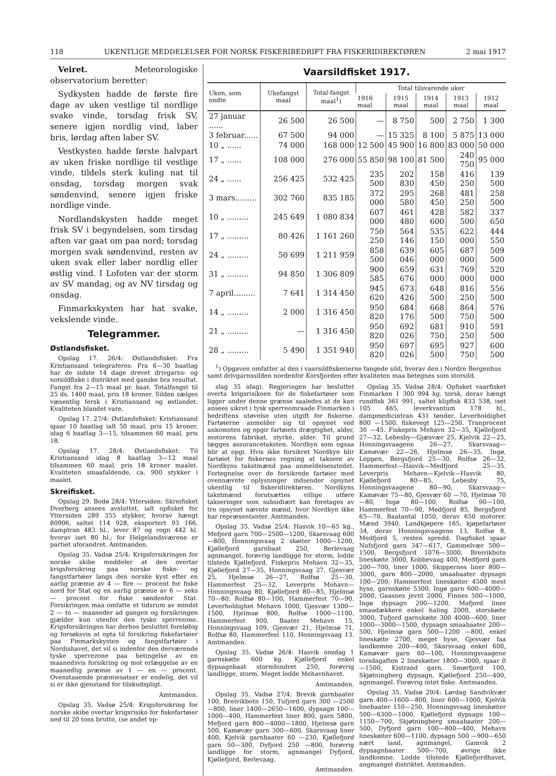118 UKENTLIGE MEDDELELSER FOR NORSK FISKERIBEDRIFT FRA FISKERIDIREKTØREN 2 mai 1917
Veiret. Meteorologiske observatorium beretter:
Sydkysten hadde de første fire dage av uken vestlige til nordlige svake vinde, torsdag frisk SV, senere igjen nordlig vind, laber bris, lørdag aften laber SV.
Vestkysten hadde første halvpart av uken friske nordlige til vestlige vinde, tildels sterk kuling nat til onsdag, torsdag morgen svak søndenvind, senere igjen friske nordlige vinde.
Nordlandskysten hadde meget frisk SV i begyndelsen, som tirsdag aften var gaat om paa nord; torsdag morgen svak søndenvind, resten av uken svak eller laber nordlig eller østlig vind. I Lofoten var der storm av SV mandag, og av NV tirsdag og onsdag.
Finmarkskysten har hat svake, vekslende vinde.
Telegrammer.
Østlandsfisket.
Opslag 17. 26/4: Østlandsfisket: Fra Kristiansand telegraferes: Fra 6—30 baatlag har de sidste 14 dage drevet drivgarns- og notsildfiske i distriktet med ganske bra resultat. Fangst fra 2—15 maal pr. baat. Totalfangst til 25 ds. 1400 maal, pris 18 kroner. Silden sælges væsentlig fersk i Kristiansand og østlandet. Kvaliteten blandet vare.
Opslag 17. 27/4: Østlandsfisket: Kristiansand igaar 10 baatlag ialt 50 maal, pris 15 kroner, idag 6 baatlag 3—15, tilsammen 60 maal, pris 18.
Opslag 17. 28/4: Østlandsfisket: Til Kristiansand idag 8 baatlag 3—12 maal tilsammen 60 maal, pris 18 kroner maalet. Kvaliteten smaafaldende, ca. 900 stykker i maalet.
Skreifisket.
Opslag 29. Bodø 28/4: Yttersiden: Skreifisket Dverberg ansees avsluttet, ialt opfisket for Yttersiden 289 355 stykker, hvorav hængt 80906, saltet 114 928, eksportert 93 166, damptran 483 hl., lever 87 og rogn 442 hl. hvorav iset 80 hl.; for Helgelandsværene er partiet uforandret. Amtmanden.
Opslag 35. Vadsø 25/4: Krigsforsikringen for norske skibe meddeler at den overtar krigsforsikring paa norske fiske- og fangstfartøier langs den norske kyst efter en aarlig præmie av 4 — fire — procent for fiske nord for Stat og en aarlig præmie av 6 — seks — procent for fiske søndenfor Stat. Forsikringen maa omfatte et tidsrum av mindst 2 — to — maaneder ad gangen og forsikringen gjælder kun utenfor den tyske sperrezone. Krigsforsikringen har derhos besluttet foreløbig og forsøksvis at opta til forsikring fiskefartøier paa Finmarkskysten og fangstfartøier i Nordishavet, det vil si indenfor den derværende tyske sperrezone paa betingelse av en maanedsvis forsikring og mot erlæggelse av en maanedlig præmie av 1 — en — procent. Ovenstaaende præmiesatser er endelig, det vil si er ikke gjenstand for tilskudspligt.
Amtmanden.
Opslag 35. Vadsø 25/4: Krigsforsikring for norske skibe overtar krigsrisiko for fiskefartøier ned til 20 tons brutto, (se andet op-
Vaarsildfisket 1917.
| Uken, som endte | Ukefangst maal | Total-fangst maal<sup>1</sup>) | Total tilsvarende uker | | | | |
| --- | --- | --- | --- | --- | --- | --- | --- |
| | | | 1916 maal | 1915 maal | 1914 maal | 1913 maal | 1912 maal |
| 27 januar ...... | 26 500 | 26 500 | — | 8 750 | 500 | 2 750 | 1 300 |
| 3 februar...... | 67 500 | 94 000 | — | 15 325 | 8 100 | 5 875 | 13 000 |
| 10 „ ...... | 74 000 | 168 000 | 12 500 | 45 900 | 16 800 | 83 000 | 50 000 |
| 17 „ ...... | 108 000 | 276 000 | 55 850 | 98 100 | 81 500 | 240 750 | 95 000 |
| 24 „ ...... | 256 425 | 532 425 | 235 500 | 202 830 | 158 450 | 416 250 | 139 500 |
| 3 mars......... | 302 760 | 835 185 | 372 000 | 295 580 | 268 450 | 481 250 | 258 500 |
| 10 „ ......... | 245 649 | 1 080 834 | 607 000 | 461 480 | 428 600 | 582 500 | 337 650 |
| 17 „ ......... | 80 426 | 1 161 260 | 750 250 | 564 146 | 535 150 | 622 000 | 444 550 |
| 24 „ ......... | 50 699 | 1 211 959 | 858 500 | 639 046 | 605 000 | 687 000 | 509 500 |
| 31 „ ......... | 94 850 | 1 306 809 | 900 585 | 659 676 | 631 000 | 769 000 | 520 000 |
| 7 april......... | 7 641 | 1 314 450 | 945 620 | 673 426 | 648 500 | 816 250 | 556 500 |
| 14 „ ......... | 2 000 | 1 316 450 | 950 820 | 684 176 | 668 500 | 864 750 | 576 500 |
| 21 „ ......... | — | 1 316 450 | 950 820 | 692 026 | 681 750 | 910 250 | 591 500 |
| 28 „ ......... | 5 490 | 1 351 940 | 950 820 | 697 026 | 695 500 | 927 750 | 600 500 |
<sup>1</sup>) Opgaven omfatter al den i vaarsildfiskerierne fangede sild, hvorav den i Nordre Bergenhus samt drivgarnssilden nordenfor Korsfjorden efter kvaliteten maa betegnes som storsild.
slag 35 idag). Regjeringen har besluttet overta krigsrisikoen for de fiskefartøier som ligger under denne grænse saaledes at de kan ansees sikret i tysk sperreomraade Finmarken i bedriftens utøvelse uten utgift for fiskerne. Fartøierne anmelder sig til opsynet ved ankomsten og opgir fartøiets drægtighet, alder, motorens fabrikat, styrke, alder. Til grund lægges assurancetaksten. Nordkyn som ogsaa blir at opgi. Hvis ikke forsikret Nordkyn blir fartøiet for fiskernes regning at taksere av Nordkyns takstmænd paa anmeldelsesstedet. Fortegnelse over de forsikrede fartøier med ovennævnte oplysninger indsender opsynet ukentlig til fiskeridirektøren. Nordkyns takstmænd forutsættes villige utføre takseringer som subsidiært kan foretages av tre opsynet nævnte mænd, hvor Nordkyn ikke har repræsentanter. Amtmanden.
Opslag 35. Vadsø 25/4: Hasvik 10—65 kg., Mefjord garn 700—2500—1200, Skarsvaag 600—800, Honningsvaag 2 skøiter 1000—1200, Kjøllefjord garnbaat 250, Berlevaag agnmangel, forøvrig landligge for storm, lodde tilstede Kjøllefjord. Fiskepris Mehavn 32—35, Kjøllefjord 27—35, Honningsvaag 27, Gjesvær 25, Hjelmsø 26—27, Rolfsø 25—30, Hammerfest 25—32. Leverpris Mehavn—Honningsvaag 80, Kjøllefjord 80—85, Hjelmsø 70—80, Rolfsø 80—100, Hammerfest 70—90. Leverholdighet Mehavn 1000, Gjesvær 1300—1500, Hjelmsø 800, Rolfsø 1000—1100, Hammerfest 900. Baater Mehavn 15, Honningsvaag 109, Gjesvær 21, Hjelmsø 71, Rolfsø 80, Hammerfest 110, Honningsvaag 13. Amtmanden.
Opslag 35. Vadsø 26/4: Hasvik onsdag 1 garnskøite 600 kg. Kjøllefjord enkel dypsagnbaat stormhindret 250, forøvrig landligge, storm. Meget lodde Mehavnhavet.
Amtmanden.
Opslag 35. Vadsø 27/4: Brevik garnbaater 100, Breivikbotn 150, Tufjord garn 300 —2500—800, liner 1400—2650—1600, dypsagn 100—1000—400, Hammerfest liner 800, garn 5800, Mefjord garn 800—4000—1800, Hjelmsø garn 500, Kamøvær garn 300—600, Skarsvaag liner 400, Kjelvik garnbaater 60 —230, Kjøllefjord garn 50—300, Dyfjord 250 —800, forøvrig landligge for storm, agnmangel Dyfjord, Kjøllefjord, Berlevaag.
Amtmanden.
Opslag 35. Vadsø 28/4: Opfisket vaarfisket Finmarken 1 300 994 kg. torsk, derav hængt rundfisk 361 991, saltet klipfisk 833 538, iset 105 465, leverkvantum 178 hl., dampmedicintran 431 tønder. Leverholdighet 800 —1500, fiskevegt 125—250. Tranprocent 30 —45. Fiskepris Mehavn 32—35, Kjøllefjord 27—32, Lebesby—Gjæsvær 25, Kjelvik 22—25, Honningsvaagene 26—27, Skarsvaag—Kamøvær 22—26, Hjelmsø 26—35, Ingø, Loppen, Bergsfjord 25—30, Rolfsø 26—32, Hammerfest—Hasvik—Medfjord 25—35. Leverpris Mehavn—Kjelvik—Hasvik 80, Kjøllefjord 80—85, Lebesby 75, Honningsvaagene 80—90, Skarsvaag—Kamøvær 75—80, Gjesvær 60 —70, Hjelmsø 70—80, Ingø 80—100, Rolfsø 90—100, Hammerfest 70—90, Medfjord 85, Bergsfjord 65—70. Baatantal 1050, derav 650 motorer. Mænd 3940. Landkjøpere 165, kjøpefartøier 34, derav Honningsvaagene 13, Rolfsø 8, Medfjord 5, resten spredd. Dagfisket igaar Nufsfjord garn 347—617, Gammelvær 500—1500, Bergsfjord 1076—3000, Breivikbotn lineskøite 3000, Kobbevaag 400, Medfjord garn 200—700, liner 1000, Skippernes liner 800—3000, garn 800—2000, smaabaater dypsagn 100—200, Hammerfest lineskøiter 4500 mest hyse, garnskøite 5300, Ingø garn 600—4000—2000, Gaasnes jevnt 2000, Finnes 500—1000, Ingø dypsagn 200—1200, Mafjord liner smaadækkere enkel haling 2000, storskøite 3000, Tufjord garnskøite 300 4000—600, liner 1000—3000—1500, dypsagn smaabaater 200—500, Hjelmsø garn 500—1200 —800, enkel lineskøite 2700, meget hyse, Gjesvær faa landkomne 200—400, Skarsvaag enkel 600, Kamøvær garn 60—100, Honningsvaagene torsdagaften 2 lineskøiter 1800—3000, igaar 0—1500, Kistrand garn, Smørfjord 100, Skjøtningberg dypsagn, Kjøllefjord 250—400, agnmangel. Forøvrig intet fiske. Amtmanden.
Opslag 35. Vadsø 29/4: Lørdag Sandvikvær garn 400—1600—800, liner 600—1000, Kjelvik linebaater 150—250, Honningsvaag lineskøiter 500—6300—1000, Kjøllefjord dypsagn 100—1150—700, Skjøtningberg smaabaater 200—500, Dyfjord garn 100—800—400, Mehavn lineskøiter 600—1100, dypsagn 500 —900—650 nært land, agnmangel, Gamvik 2 dypsagnbaater 500—700, øvrige ikke landkomne. Lodde tilstede Kjøllefjordhavet, angmangel distriktet. Amtmanden.